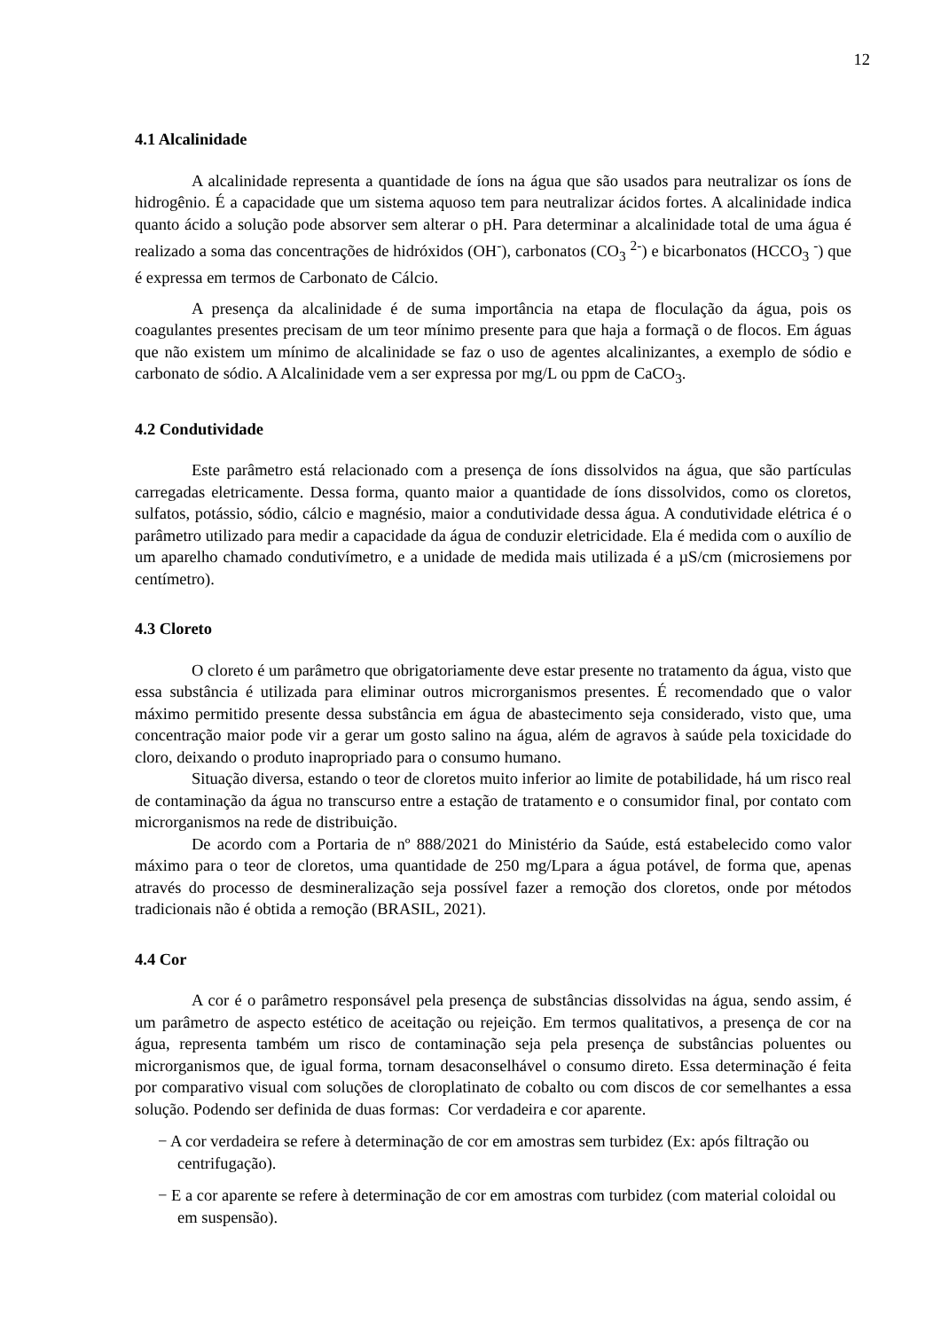12
4.1 Alcalinidade
A alcalinidade representa a quantidade de íons na água que são usados para neutralizar os íons de hidrogênio. É a capacidade que um sistema aquoso tem para neutralizar ácidos fortes. A alcalinidade indica quanto ácido a solução pode absorver sem alterar o pH. Para determinar a alcalinidade total de uma água é realizado a soma das concentrações de hidróxidos (OH<sup>-</sup>), carbonatos (CO<sub>3</sub> <sup>2-</sup>) e bicarbonatos (HCCO<sub>3</sub> <sup>-</sup>) que é expressa em termos de Carbonato de Cálcio.
A presença da alcalinidade é de suma importância na etapa de floculação da água, pois os coagulantes presentes precisam de um teor mínimo presente para que haja a formaçã o de flocos. Em águas que não existem um mínimo de alcalinidade se faz o uso de agentes alcalinizantes, a exemplo de sódio e carbonato de sódio. A Alcalinidade vem a ser expressa por mg/L ou ppm de CaCO<sub>3</sub>.
4.2 Condutividade
Este parâmetro está relacionado com a presença de íons dissolvidos na água, que são partículas carregadas eletricamente. Dessa forma, quanto maior a quantidade de íons dissolvidos, como os cloretos, sulfatos, potássio, sódio, cálcio e magnésio, maior a condutividade dessa água. A condutividade elétrica é o parâmetro utilizado para medir a capacidade da água de conduzir eletricidade. Ela é medida com o auxílio de um aparelho chamado condutivímetro, e a unidade de medida mais utilizada é a µS/cm (microsiemens por centímetro).
4.3 Cloreto
O cloreto é um parâmetro que obrigatoriamente deve estar presente no tratamento da água, visto que essa substância é utilizada para eliminar outros microrganismos presentes. É recomendado que o valor máximo permitido presente dessa substância em água de abastecimento seja considerado, visto que, uma concentração maior pode vir a gerar um gosto salino na água, além de agravos à saúde pela toxicidade do cloro, deixando o produto inapropriado para o consumo humano.
Situação diversa, estando o teor de cloretos muito inferior ao limite de potabilidade, há um risco real de contaminação da água no transcurso entre a estação de tratamento e o consumidor final, por contato com microrganismos na rede de distribuição.
De acordo com a Portaria de nº 888/2021 do Ministério da Saúde, está estabelecido como valor máximo para o teor de cloretos, uma quantidade de 250 mg/Lpara a água potável, de forma que, apenas através do processo de desmineralização seja possível fazer a remoção dos cloretos, onde por métodos tradicionais não é obtida a remoção (BRASIL, 2021).
4.4 Cor
A cor é o parâmetro responsável pela presença de substâncias dissolvidas na água, sendo assim, é um parâmetro de aspecto estético de aceitação ou rejeição. Em termos qualitativos, a presença de cor na água, representa também um risco de contaminação seja pela presença de substâncias poluentes ou microrganismos que, de igual forma, tornam desaconselhável o consumo direto. Essa determinação é feita por comparativo visual com soluções de cloroplatinato de cobalto ou com discos de cor semelhantes a essa solução. Podendo ser definida de duas formas: Cor verdadeira e cor aparente.
− A cor verdadeira se refere à determinação de cor em amostras sem turbidez (Ex: após filtração ou centrifugação).
− E a cor aparente se refere à determinação de cor em amostras com turbidez (com material coloidal ou em suspensão).